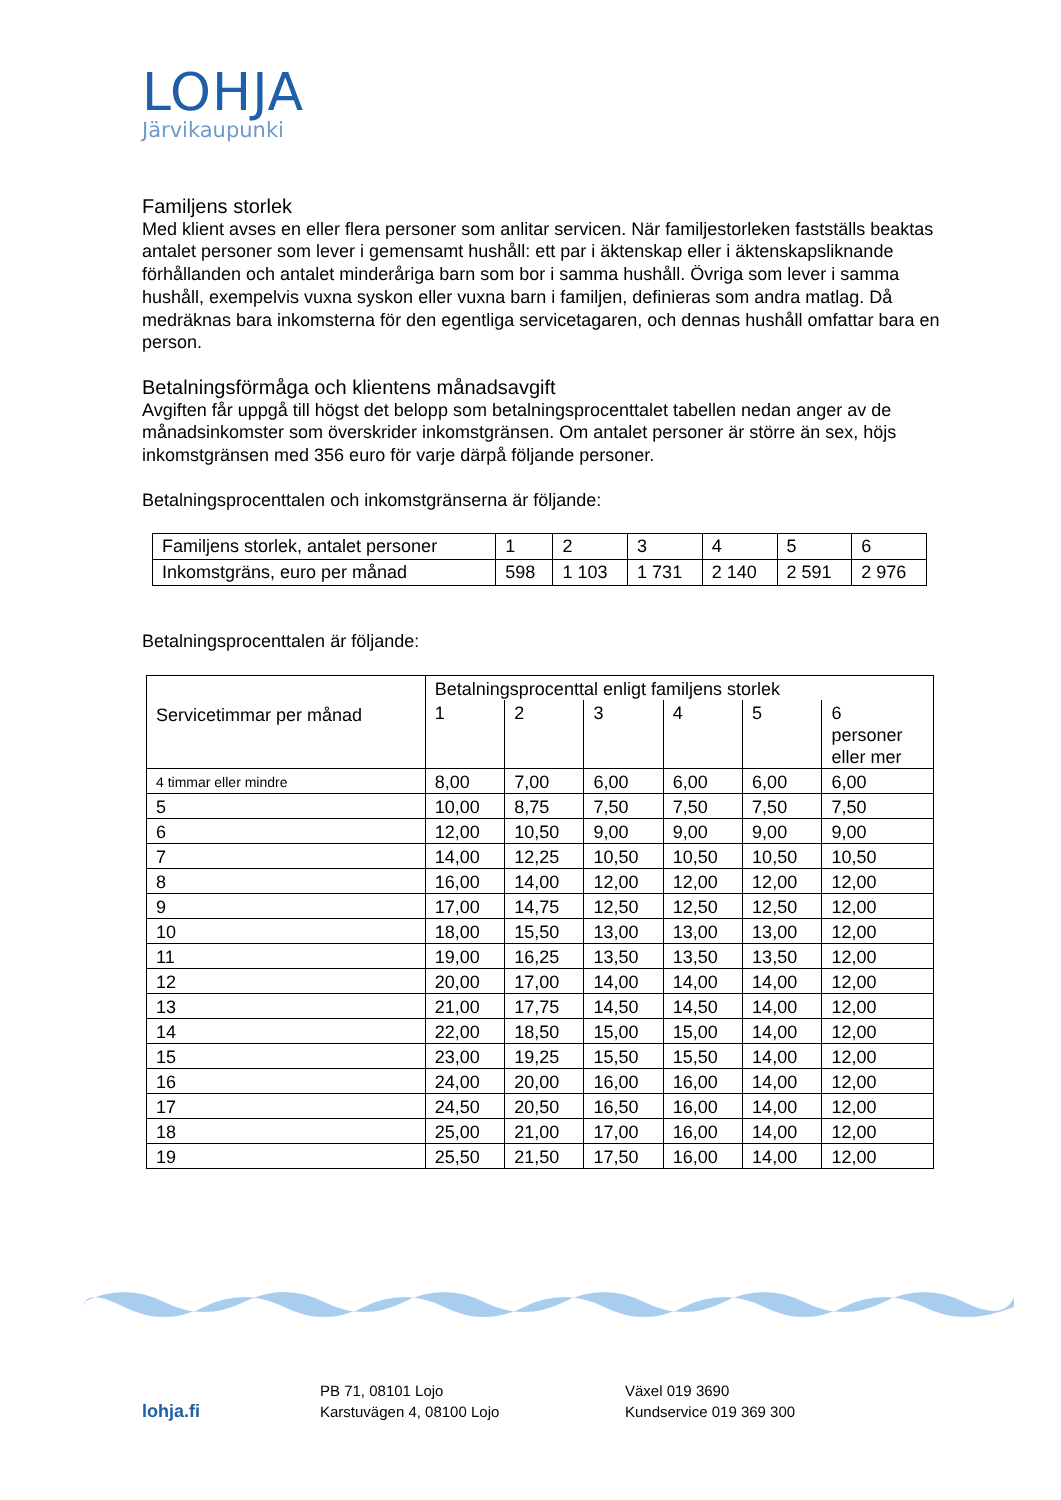LOHJA
Järvikaupunki
Familjens storlek
Med klient avses en eller flera personer som anlitar servicen. När familjestorleken fastställs beaktas antalet personer som lever i gemensamt hushåll: ett par i äktenskap eller i äktenskapsliknande förhållanden och antalet minderåriga barn som bor i samma hushåll. Övriga som lever i samma hushåll, exempelvis vuxna syskon eller vuxna barn i familjen, definieras som andra matlag. Då medräknas bara inkomsterna för den egentliga servicetagaren, och dennas hushåll omfattar bara en person.
Betalningsförmåga och klientens månadsavgift
Avgiften får uppgå till högst det belopp som betalningsprocenttalet tabellen nedan anger av de månadsinkomster som överskrider inkomstgränsen. Om antalet personer är större än sex, höjs inkomstgränsen med 356 euro för varje därpå följande personer.
Betalningsprocenttalen och inkomstgränserna är följande:
| Familjens storlek, antalet personer | 1 | 2 | 3 | 4 | 5 | 6 |
| Inkomstgräns, euro per månad | 598 | 1 103 | 1 731 | 2 140 | 2 591 | 2 976 |
Betalningsprocenttalen är följande:
| Servicetimmar per månad | Betalningsprocenttal enligt familjens storlek | | | | | |
| | 1 | 2 | 3 | 4 | 5 | 6 personer eller mer |
| 4 timmar eller mindre | 8,00 | 7,00 | 6,00 | 6,00 | 6,00 | 6,00 |
| 5 | 10,00 | 8,75 | 7,50 | 7,50 | 7,50 | 7,50 |
| 6 | 12,00 | 10,50 | 9,00 | 9,00 | 9,00 | 9,00 |
| 7 | 14,00 | 12,25 | 10,50 | 10,50 | 10,50 | 10,50 |
| 8 | 16,00 | 14,00 | 12,00 | 12,00 | 12,00 | 12,00 |
| 9 | 17,00 | 14,75 | 12,50 | 12,50 | 12,50 | 12,00 |
| 10 | 18,00 | 15,50 | 13,00 | 13,00 | 13,00 | 12,00 |
| 11 | 19,00 | 16,25 | 13,50 | 13,50 | 13,50 | 12,00 |
| 12 | 20,00 | 17,00 | 14,00 | 14,00 | 14,00 | 12,00 |
| 13 | 21,00 | 17,75 | 14,50 | 14,50 | 14,00 | 12,00 |
| 14 | 22,00 | 18,50 | 15,00 | 15,00 | 14,00 | 12,00 |
| 15 | 23,00 | 19,25 | 15,50 | 15,50 | 14,00 | 12,00 |
| 16 | 24,00 | 20,00 | 16,00 | 16,00 | 14,00 | 12,00 |
| 17 | 24,50 | 20,50 | 16,50 | 16,00 | 14,00 | 12,00 |
| 18 | 25,00 | 21,00 | 17,00 | 16,00 | 14,00 | 12,00 |
| 19 | 25,50 | 21,50 | 17,50 | 16,00 | 14,00 | 12,00 |
lohja.fi
PB 71, 08101 Lojo
Karstuvägen 4, 08100 Lojo
Växel 019 3690
Kundservice 019 369 300